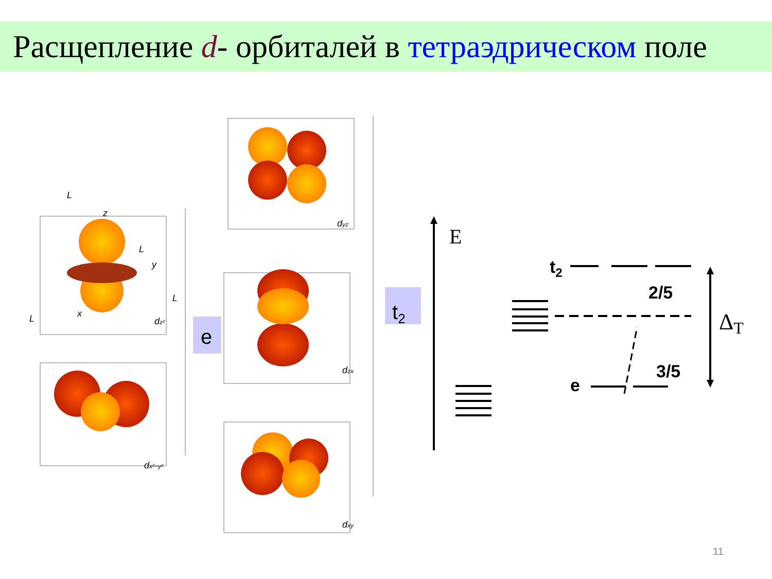Расщепление d- орбиталей в тетраэдрическом поле
e
t2
dz²
dx²−y²
dyz
dzx
dxy
z
y
x
L
L
L
L
t2
2/5
3/5
e
E
ΔT
11